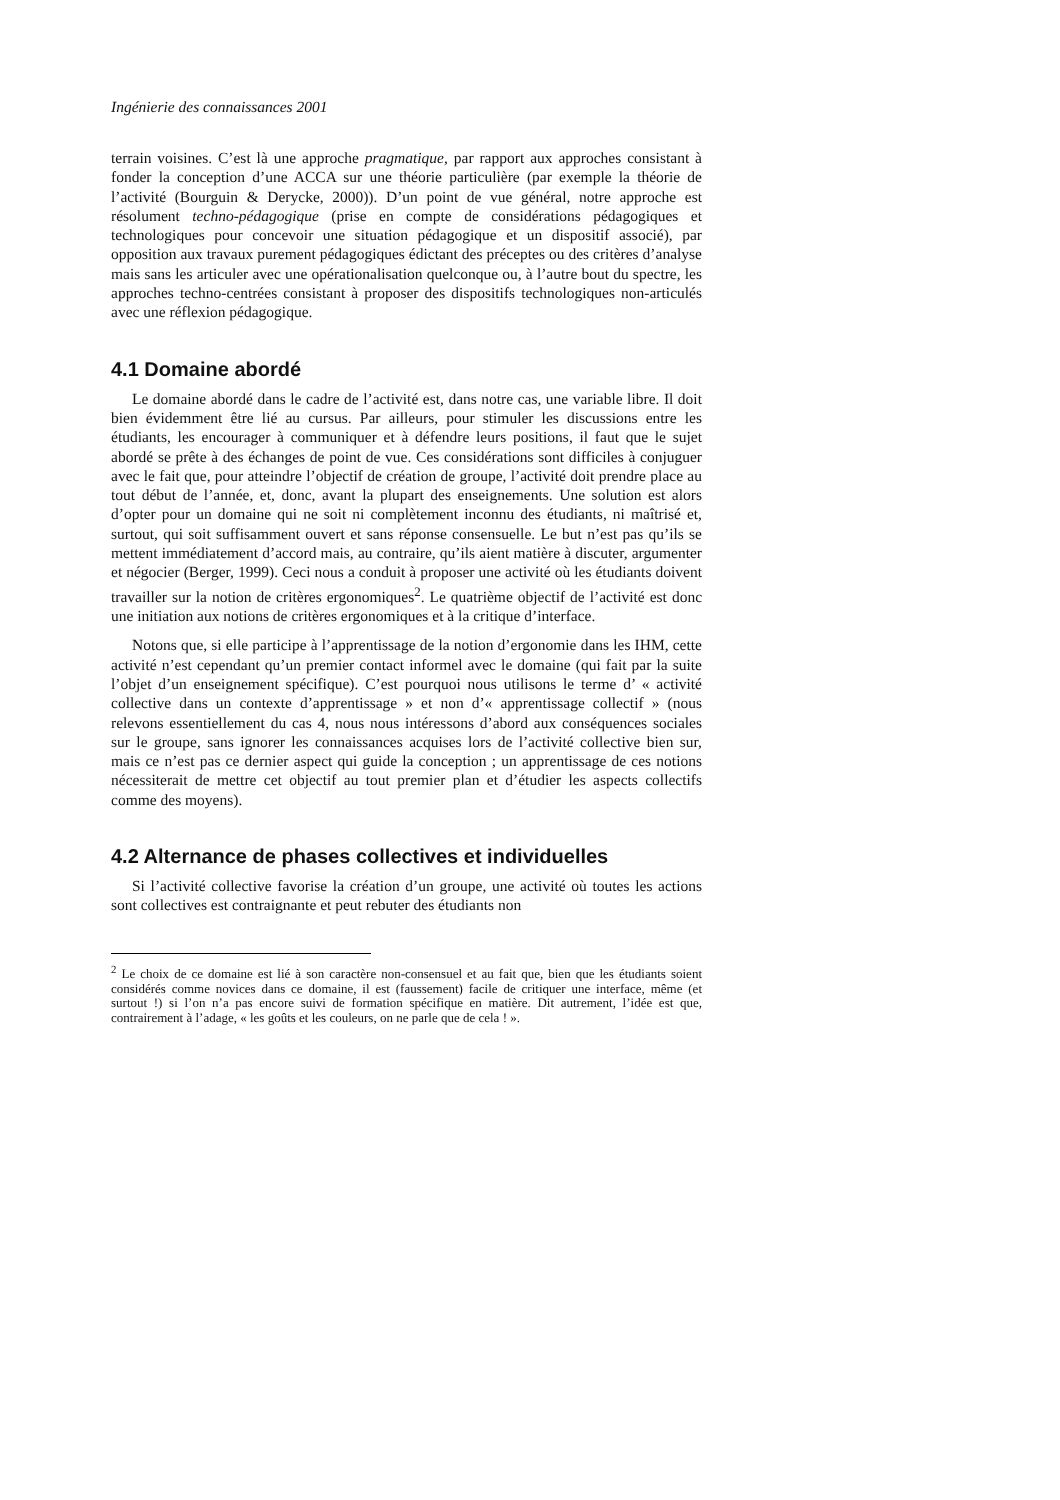Ingénierie des connaissances 2001
terrain voisines. C’est là une approche pragmatique, par rapport aux approches consistant à fonder la conception d’une ACCA sur une théorie particulière (par exemple la théorie de l’activité (Bourguin & Derycke, 2000)). D’un point de vue général, notre approche est résolument techno-pédagogique (prise en compte de considérations pédagogiques et technologiques pour concevoir une situation pédagogique et un dispositif associé), par opposition aux travaux purement pédagogiques édictant des préceptes ou des critères d’analyse mais sans les articuler avec une opérationalisation quelconque ou, à l’autre bout du spectre, les approches techno-centrées consistant à proposer des dispositifs technologiques non-articulés avec une réflexion pédagogique.
4.1 Domaine abordé
Le domaine abordé dans le cadre de l’activité est, dans notre cas, une variable libre. Il doit bien évidemment être lié au cursus. Par ailleurs, pour stimuler les discussions entre les étudiants, les encourager à communiquer et à défendre leurs positions, il faut que le sujet abordé se prête à des échanges de point de vue. Ces considérations sont difficiles à conjuguer avec le fait que, pour atteindre l’objectif de création de groupe, l’activité doit prendre place au tout début de l’année, et, donc, avant la plupart des enseignements. Une solution est alors d’opter pour un domaine qui ne soit ni complètement inconnu des étudiants, ni maîtrisé et, surtout, qui soit suffisamment ouvert et sans réponse consensuelle. Le but n’est pas qu’ils se mettent immédiatement d’accord mais, au contraire, qu’ils aient matière à discuter, argumenter et négocier (Berger, 1999). Ceci nous a conduit à proposer une activité où les étudiants doivent travailler sur la notion de critères ergonomiques<sup>2</sup>. Le quatrième objectif de l’activité est donc une initiation aux notions de critères ergonomiques et à la critique d’interface.
Notons que, si elle participe à l’apprentissage de la notion d’ergonomie dans les IHM, cette activité n’est cependant qu’un premier contact informel avec le domaine (qui fait par la suite l’objet d’un enseignement spécifique). C’est pourquoi nous utilisons le terme d’ « activité collective dans un contexte d’apprentissage » et non d’« apprentissage collectif » (nous relevons essentiellement du cas 4, nous nous intéressons d’abord aux conséquences sociales sur le groupe, sans ignorer les connaissances acquises lors de l’activité collective bien sur, mais ce n’est pas ce dernier aspect qui guide la conception ; un apprentissage de ces notions nécessiterait de mettre cet objectif au tout premier plan et d’étudier les aspects collectifs comme des moyens).
4.2 Alternance de phases collectives et individuelles
Si l’activité collective favorise la création d’un groupe, une activité où toutes les actions sont collectives est contraignante et peut rebuter des étudiants non
<sup>2</sup> Le choix de ce domaine est lié à son caractère non-consensuel et au fait que, bien que les étudiants soient considérés comme novices dans ce domaine, il est (faussement) facile de critiquer une interface, même (et surtout !) si l’on n’a pas encore suivi de formation spécifique en matière. Dit autrement, l’idée est que, contrairement à l’adage, « les goûts et les couleurs, on ne parle que de cela ! ».